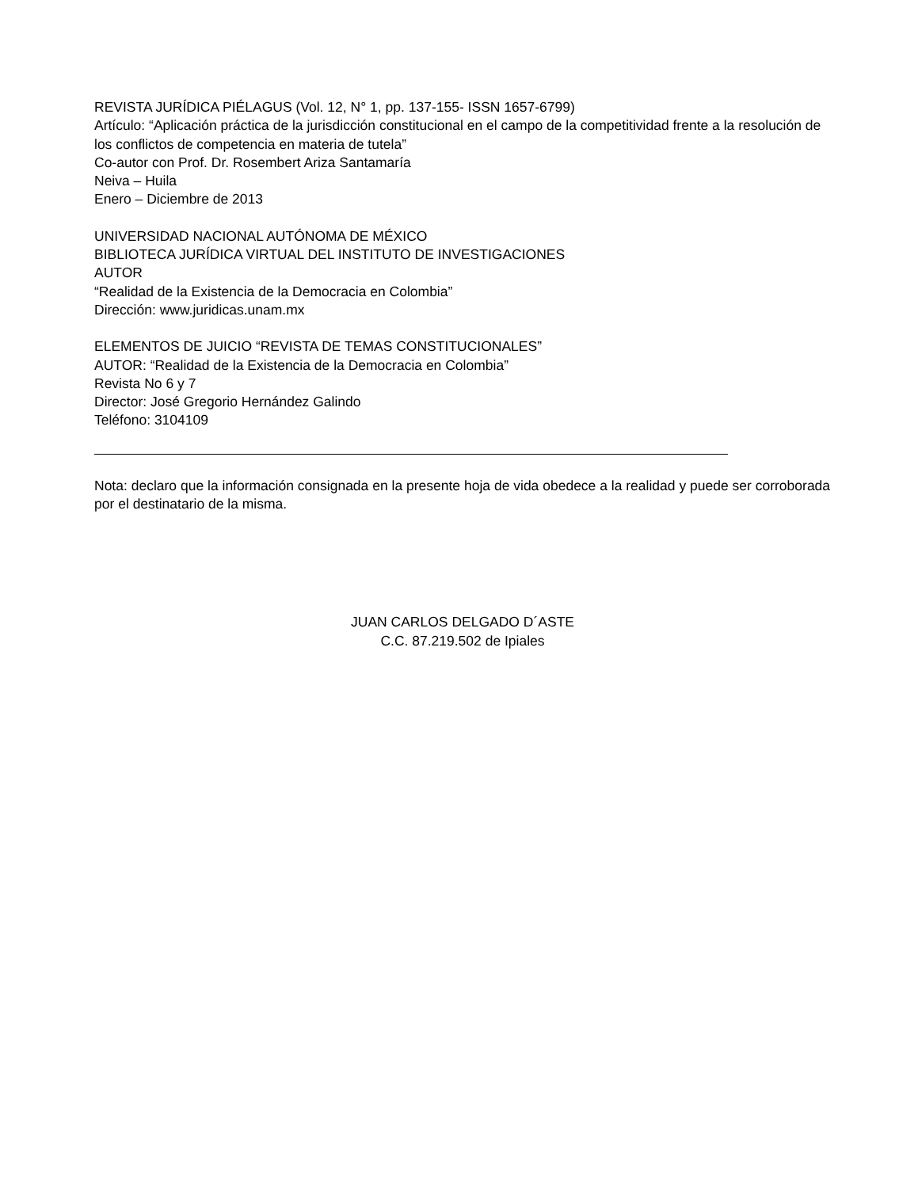REVISTA JURÍDICA PIÉLAGUS (Vol. 12, N° 1, pp. 137-155- ISSN 1657-6799)
Artículo: “Aplicación práctica de la jurisdicción constitucional en el campo de la competitividad frente a la resolución de los conflictos de competencia en materia de tutela”
Co-autor con Prof. Dr. Rosembert Ariza Santamaría
Neiva – Huila
Enero – Diciembre de 2013
UNIVERSIDAD NACIONAL AUTÓNOMA DE MÉXICO
BIBLIOTECA JURÍDICA VIRTUAL DEL INSTITUTO DE INVESTIGACIONES
AUTOR
“Realidad de la Existencia de la Democracia en Colombia”
Dirección: www.juridicas.unam.mx
ELEMENTOS DE JUICIO “REVISTA DE TEMAS CONSTITUCIONALES”
AUTOR: “Realidad de la Existencia de la Democracia en Colombia”
Revista No 6 y 7
Director: José Gregorio Hernández Galindo
Teléfono: 3104109
Nota: declaro que la información consignada en la presente hoja de vida obedece a la realidad y puede ser corroborada por el destinatario de la misma.
JUAN CARLOS DELGADO D´ASTE
C.C. 87.219.502 de Ipiales